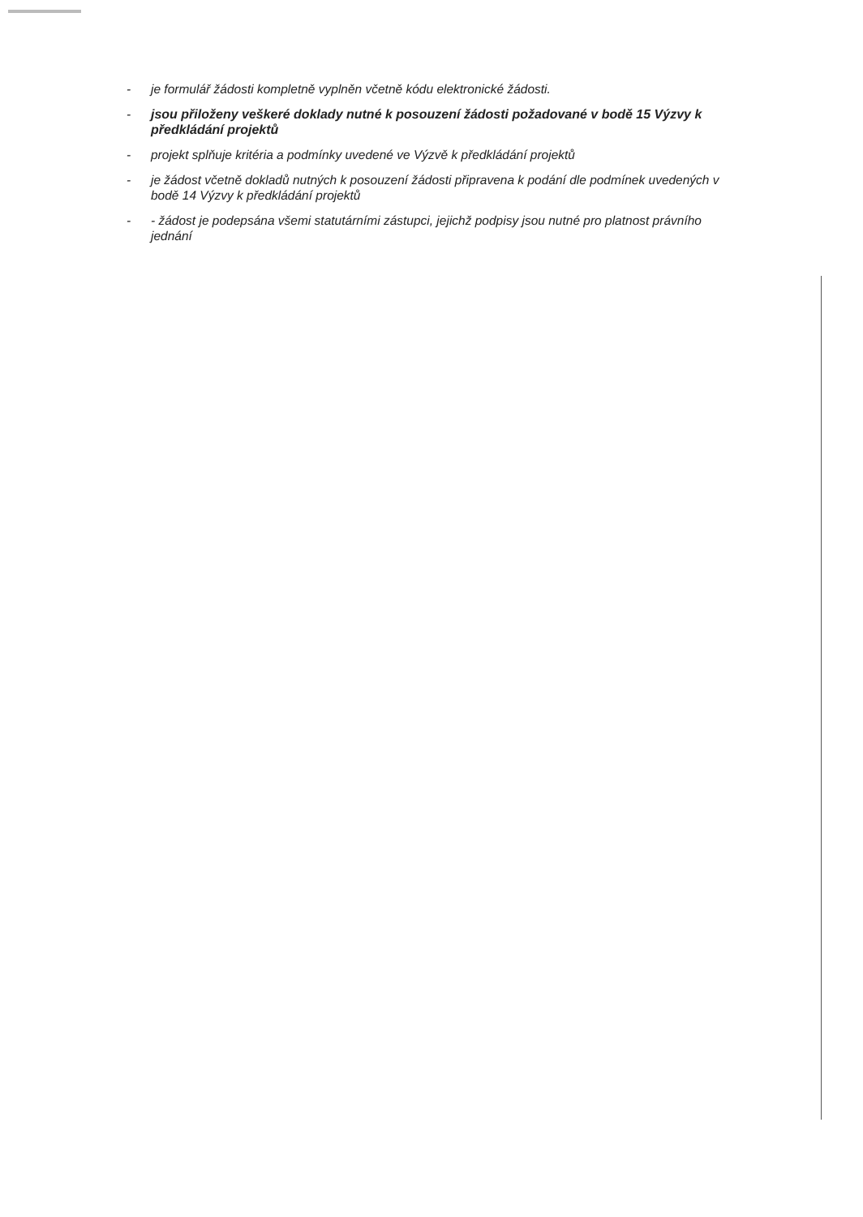- je formulář žádosti kompletně vyplněn včetně kódu elektronické žádosti.
- jsou přiloženy veškeré doklady nutné k posouzení žádosti požadované v bodě 15 Výzvy k předkládání projektů
- projekt splňuje kritéria a podmínky uvedené ve Výzvě k předkládání projektů
- je žádost včetně dokladů nutných k posouzení žádosti připravena k podání dle podmínek uvedených v bodě 14 Výzvy k předkládání projektů
- - žádost je podepsána všemi statutárními zástupci, jejichž podpisy jsou nutné pro platnost právního jednání